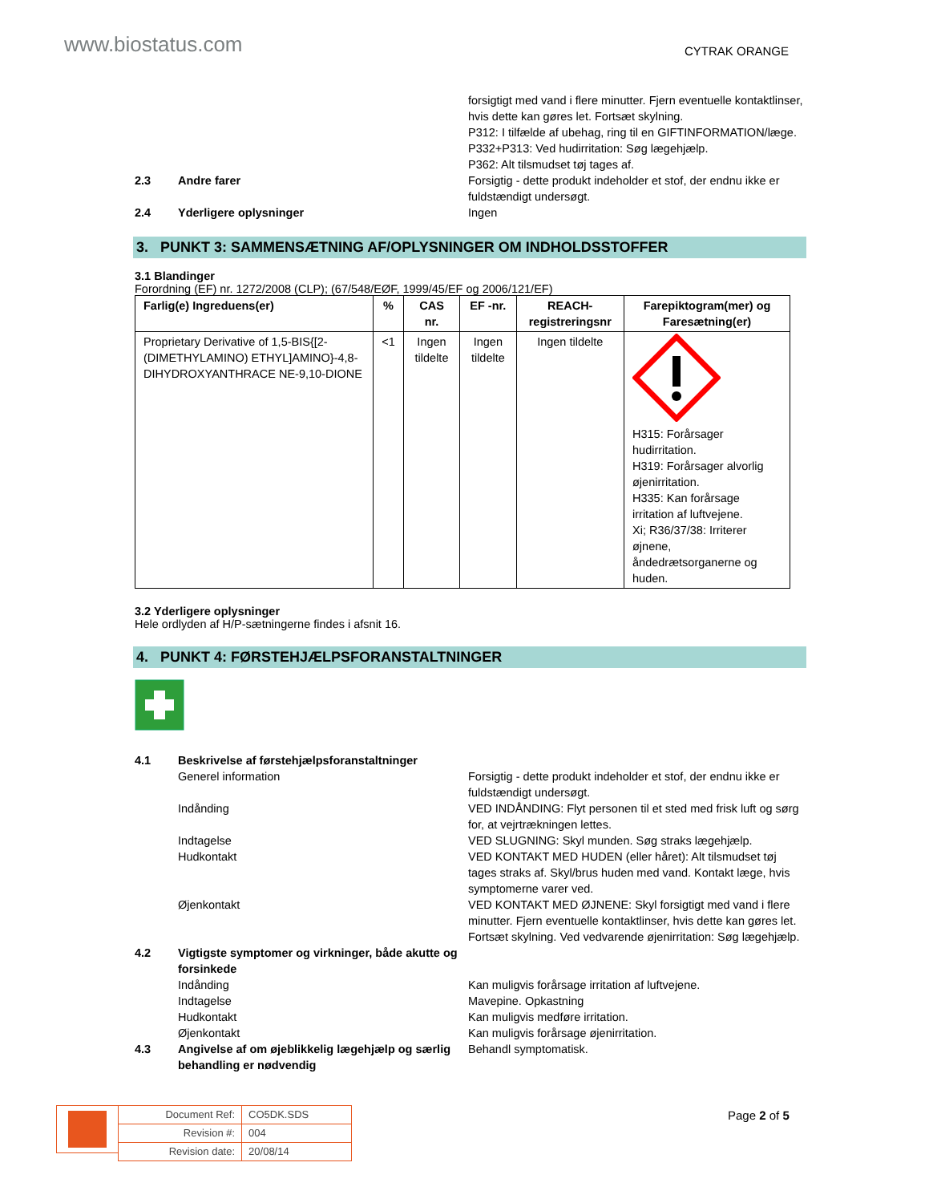www.biostatus.com
CYTRAK ORANGE
forsigtigt med vand i flere minutter. Fjern eventuelle kontaktlinser, hvis dette kan gøres let. Fortsæt skylning.
P312: I tilfælde af ubehag, ring til en GIFTINFORMATION/læge.
P332+P313: Ved hudirritation: Søg lægehjælp.
P362: Alt tilsmudset tøj tages af.
2.3 Andre farer Forsigtig - dette produkt indeholder et stof, der endnu ikke er fuldstændigt undersøgt.
2.4 Yderligere oplysninger Ingen
3. PUNKT 3: SAMMENSÆTNING AF/OPLYSNINGER OM INDHOLDSSTOFFER
3.1 Blandinger
Forordning (EF) nr. 1272/2008 (CLP); (67/548/EØF, 1999/45/EF og 2006/121/EF)
| Farlig(e) Ingreduens(er) | % | CAS nr. | EF -nr. | REACH-registreringsnr | Farepiktogram(mer) og Faresætning(er) |
| --- | --- | --- | --- | --- | --- |
| Proprietary Derivative of 1,5-BIS{[2-(DIMETHYLAMINO) ETHYL]AMINO}-4,8-DIHYDROXYANTHRACE NE-9,10-DIONE | <1 | Ingen tildelte | Ingen tildelte | Ingen tildelte | H315: Forårsager hudirritation. H319: Forårsager alvorlig øjenirritation. H335: Kan forårsage irritation af luftvejene. Xi; R36/37/38: Irriterer øjnene, åndedrætsorganerne og huden. |
3.2 Yderligere oplysninger
Hele ordlyden af H/P-sætningerne findes i afsnit 16.
4. PUNKT 4: FØRSTEHJÆLPSFORANSTALTNINGER
4.1 Beskrivelse af førstehjælpsforanstaltninger
Generel information Forsigtig - dette produkt indeholder et stof, der endnu ikke er fuldstændigt undersøgt.
Indånding VED INDÅNDING: Flyt personen til et sted med frisk luft og sørg for, at vejrtrækningen lettes.
Indtagelse VED SLUGNING: Skyl munden. Søg straks lægehjælp.
Hudkontakt VED KONTAKT MED HUDEN (eller håret): Alt tilsmudset tøj tages straks af. Skyl/brus huden med vand. Kontakt læge, hvis symptomerne varer ved.
Øjenkontakt VED KONTAKT MED ØJNENE: Skyl forsigtigt med vand i flere minutter. Fjern eventuelle kontaktlinser, hvis dette kan gøres let. Fortsæt skylning. Ved vedvarende øjenirritation: Søg lægehjælp.
4.2 Vigtigste symptomer og virkninger, både akutte og forsinkede
Indånding Kan muligvis forårsage irritation af luftvejene.
Indtagelse Mavepine. Opkastning
Hudkontakt Kan muligvis medføre irritation.
Øjenkontakt Kan muligvis forårsage øjenirritation.
4.3 Angivelse af om øjeblikkelig lægehjælp og særlig behandling er nødvendig
Behandl symptomatisk.
| Document Ref: | CO5DK.SDS |
| Revision #: | 004 |
| Revision date: | 20/08/14 |
Page 2 of 5